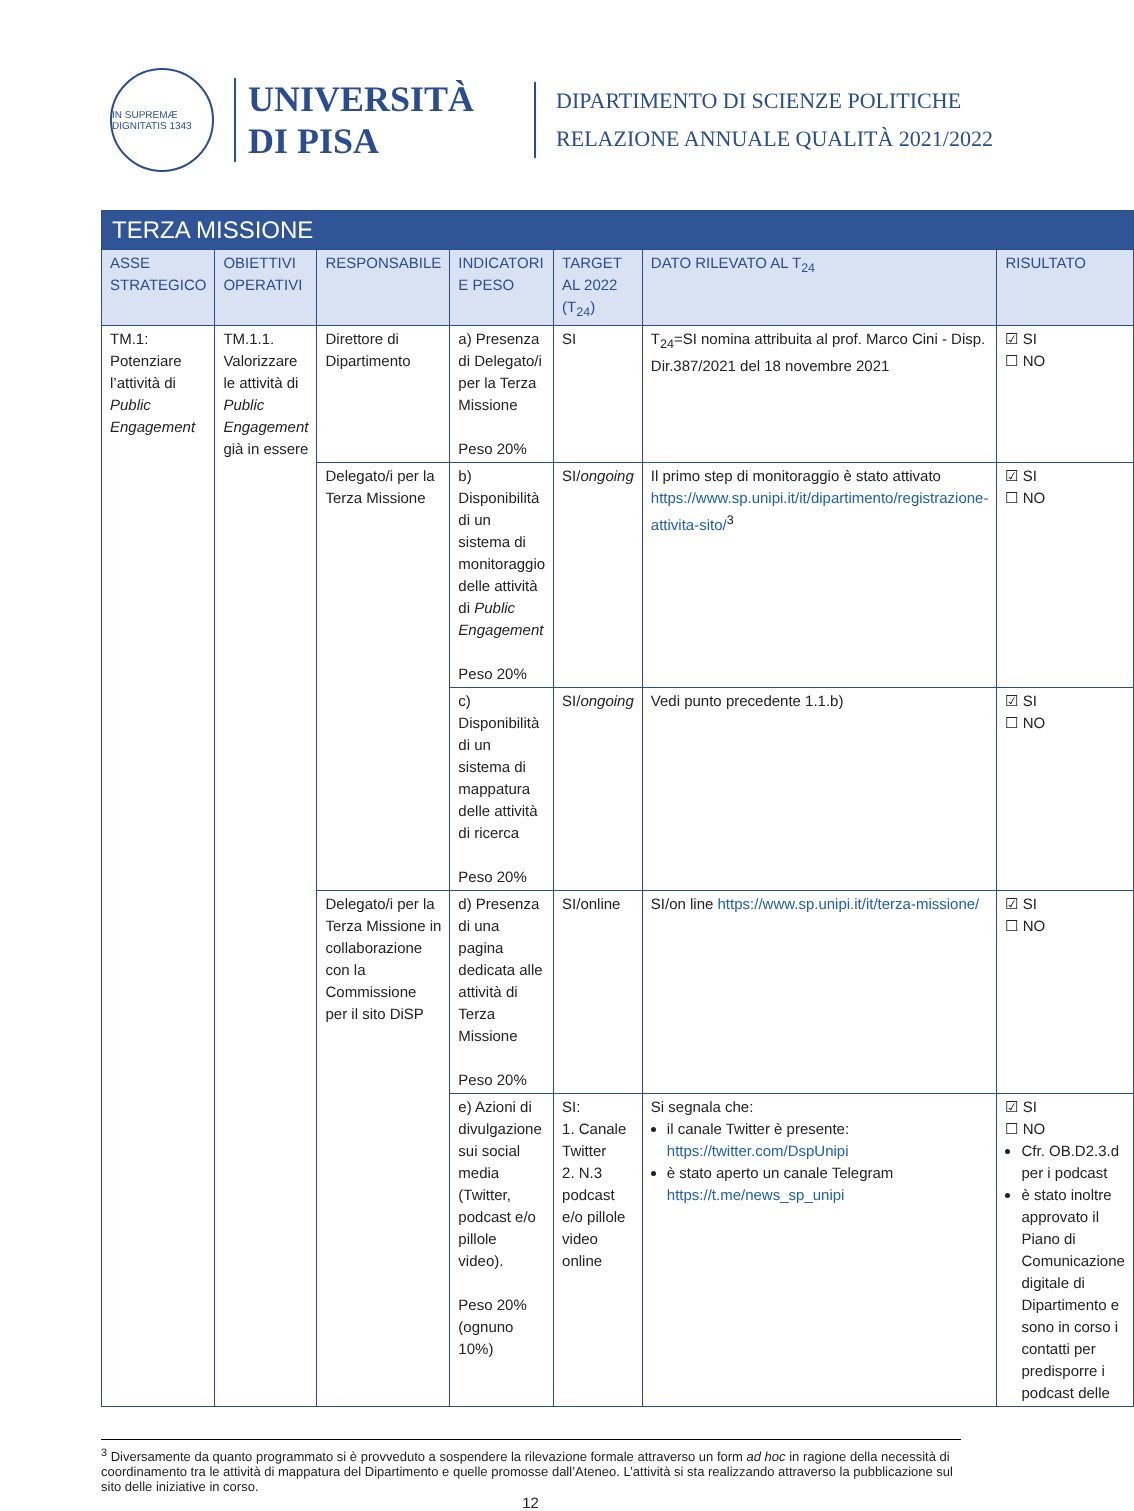IN SUPREMÆ DIGNITATIS 1343
UNIVERSITÀ
DI PISA
DIPARTIMENTO DI SCIENZE POLITICHE
RELAZIONE ANNUALE QUALITÀ 2021/2022
| TERZA MISSIONE | | | | | | |
| ASSE STRATEGICO | OBIETTIVI OPERATIVI | RESPONSABILE | INDICATORI E PESO | TARGET AL 2022 (T<sub>24</sub>) | DATO RILEVATO AL T<sub>24</sub> | RISULTATO |
| TM.1: Potenziare l’attività di Public Engagement | TM.1.1. Valorizzare le attività di Public Engagement già in essere | Direttore di Dipartimento | a) Presenza di Delegato/i per la Terza Missione Peso 20% | SI | T<sub>24</sub>=SI nomina attribuita al prof. Marco Cini - Disp. Dir.387/2021 del 18 novembre 2021 | ☑ SI ☐ NO |
| | | Delegato/i per la Terza Missione | b) Disponibilità di un sistema di monitoraggio delle attività di Public Engagement Peso 20% | SI/ ongoing | Il primo step di monitoraggio è stato attivato https://www.sp.unipi.it/it/dipartimento/registrazione-attivita-sito/<sup>3</sup> | ☑ SI ☐ NO |
| | | | c) Disponibilità di un sistema di mappatura delle attività di ricerca Peso 20% | SI/ ongoing | Vedi punto precedente 1.1.b) | ☑ SI ☐ NO |
| | | Delegato/i per la Terza Missione in collaborazione con la Commissione per il sito DiSP | d) Presenza di una pagina dedicata alle attività di Terza Missione Peso 20% | SI/online | SI/on line https://www.sp.unipi.it/it/terza-missione/ | ☑ SI ☐ NO |
| | | | e) Azioni di divulgazione sui social media (Twitter, podcast e/o pillole video). Peso 20% (ognuno 10%) | SI: 1. Canale Twitter 2. N.3 podcast e/o pillole video online | Si segnala che: il canale Twitter è presente: https://twitter.com/DspUnipi è stato aperto un canale Telegram https://t.me/news_sp_unipi | ☑ SI ☐ NO Cfr. OB.D2.3.d per i podcast è stato inoltre approvato il Piano di Comunicazione digitale di Dipartimento e sono in corso i contatti per predisporre i podcast delle |
<sup>3</sup> Diversamente da quanto programmato si è provveduto a sospendere la rilevazione formale attraverso un form ad hoc in ragione della necessità di coordinamento tra le attività di mappatura del Dipartimento e quelle promosse dall’Ateneo. L’attività si sta realizzando attraverso la pubblicazione sul sito delle iniziative in corso.
12